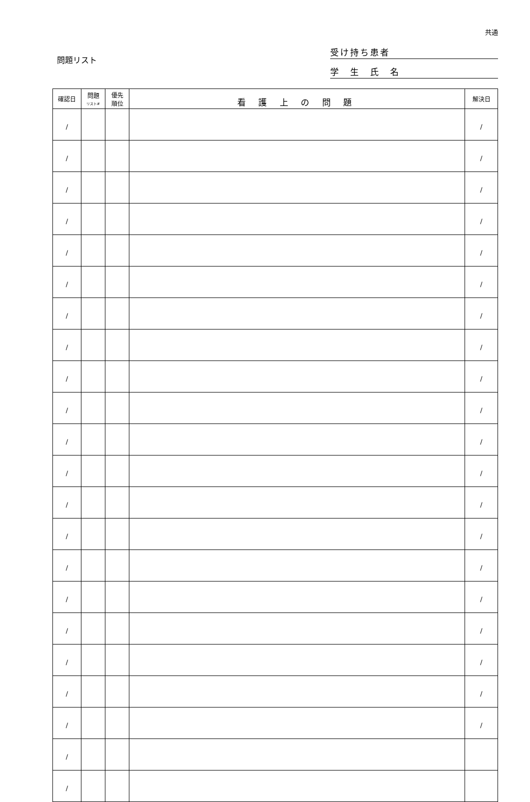共通
問題リスト
受け持ち患者
学　生　氏　名
| 確認日 | 問題 リスト# | 優先 順位 | 看 護 上 の 問 題 | 解決日 |
| --- | --- | --- | --- | --- |
| / | | | | / |
| / | | | | / |
| / | | | | / |
| / | | | | / |
| / | | | | / |
| / | | | | / |
| / | | | | / |
| / | | | | / |
| / | | | | / |
| / | | | | / |
| / | | | | / |
| / | | | | / |
| / | | | | / |
| / | | | | / |
| / | | | | / |
| / | | | | / |
| / | | | | / |
| / | | | | / |
| / | | | | / |
| / | | | | / |
| / | | | | |
| / | | | | |